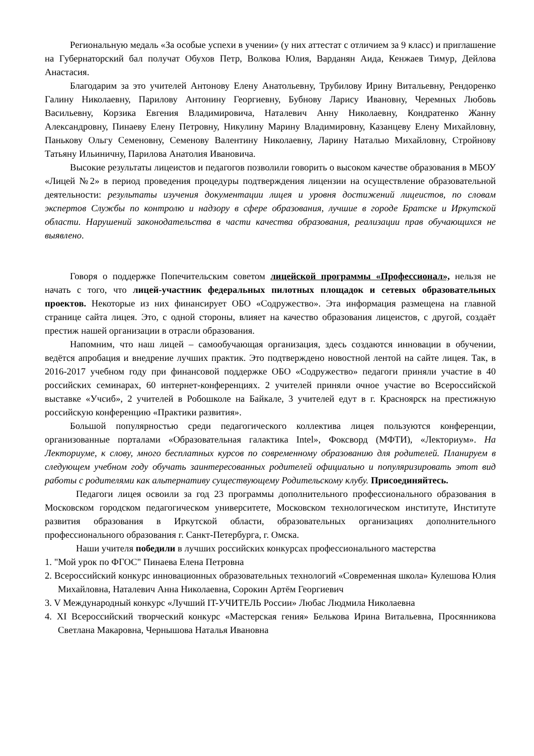Региональную медаль «За особые успехи в учении» (у них аттестат с отличием за 9 класс) и приглашение на Губернаторский бал получат Обухов Петр, Волкова Юлия, Варданян Аида, Кенжаев Тимур, Дейлова Анастасия.
Благодарим за это учителей Антонову Елену Анатольевну, Трубилову Ирину Витальевну, Рендоренко Галину Николаевну, Парилову Антонину Георгиевну, Бубнову Ларису Ивановну, Черемных Любовь Васильевну, Корзика Евгения Владимировича, Наталевич Анну Николаевну, Кондратенко Жанну Александровну, Пинаеву Елену Петровну, Никулину Марину Владимировну, Казанцеву Елену Михайловну, Панькову Ольгу Семеновну, Семенову Валентину Николаевну, Ларину Наталью Михайловну, Стройнову Татьяну Ильиничну, Парилова Анатолия Ивановича.
Высокие результаты лицеистов и педагогов позволили говорить о высоком качестве образования в МБОУ «Лицей №2» в период проведения процедуры подтверждения лицензии на осуществление образовательной деятельности: результаты изучения документации лицея и уровня достижений лицеистов, по словам экспертов Службы по контролю и надзору в сфере образования, лучшие в городе Братске и Иркутской области. Нарушений законодательства в части качества образования, реализации прав обучающихся не выявлено.
Говоря о поддержке Попечительским советом лицейской программы «Профессионал», нельзя не начать с того, что лицей-участник федеральных пилотных площадок и сетевых образовательных проектов. Некоторые из них финансирует ОБО «Содружество». Эта информация размещена на главной странице сайта лицея. Это, с одной стороны, влияет на качество образования лицеистов, с другой, создаёт престиж нашей организации в отрасли образования.
Напомним, что наш лицей – самообучающая организация, здесь создаются инновации в обучении, ведётся апробация и внедрение лучших практик. Это подтверждено новостной лентой на сайте лицея. Так, в 2016-2017 учебном году при финансовой поддержке ОБО «Содружество» педагоги приняли участие в 40 российских семинарах, 60 интернет-конференциях. 2 учителей приняли очное участие во Всероссийской выставке «Учсиб», 2 учителей в Робошколе на Байкале, 3 учителей едут в г. Красноярск на престижную российскую конференцию «Практики развития».
Большой популярностью среди педагогического коллектива лицея пользуются конференции, организованные порталами «Образовательная галактика Intel», Фоксворд (МФТИ), «Лекториум». На Лекториуме, к слову, много бесплатных курсов по современному образованию для родителей. Планируем в следующем учебном году обучать заинтересованных родителей официально и популяризировать этот вид работы с родителями как альтернативу существующему Родительскому клубу. Присоединяйтесь.
Педагоги лицея освоили за год 23 программы дополнительного профессионального образования в Московском городском педагогическом университете, Московском технологическом институте, Институте развития образования в Иркутской области, образовательных организациях дополнительного профессионального образования г. Санкт-Петербурга, г. Омска.
Наши учителя победили в лучших российских конкурсах профессионального мастерства
1. "Мой урок по ФГОС" Пинаева Елена Петровна
2. Всероссийский конкурс инновационных образовательных технологий «Современная школа» Кулешова Юлия Михайловна, Наталевич Анна Николаевна, Сорокин Артём Георгиевич
3. V Международный конкурс «Лучший IT-УЧИТЕЛЬ России» Любас Людмила Николаевна
4. XI Всероссийский творческий конкурс «Мастерская гения» Белькова Ирина Витальевна, Просянникова Светлана Макаровна, Чернышова Наталья Ивановна